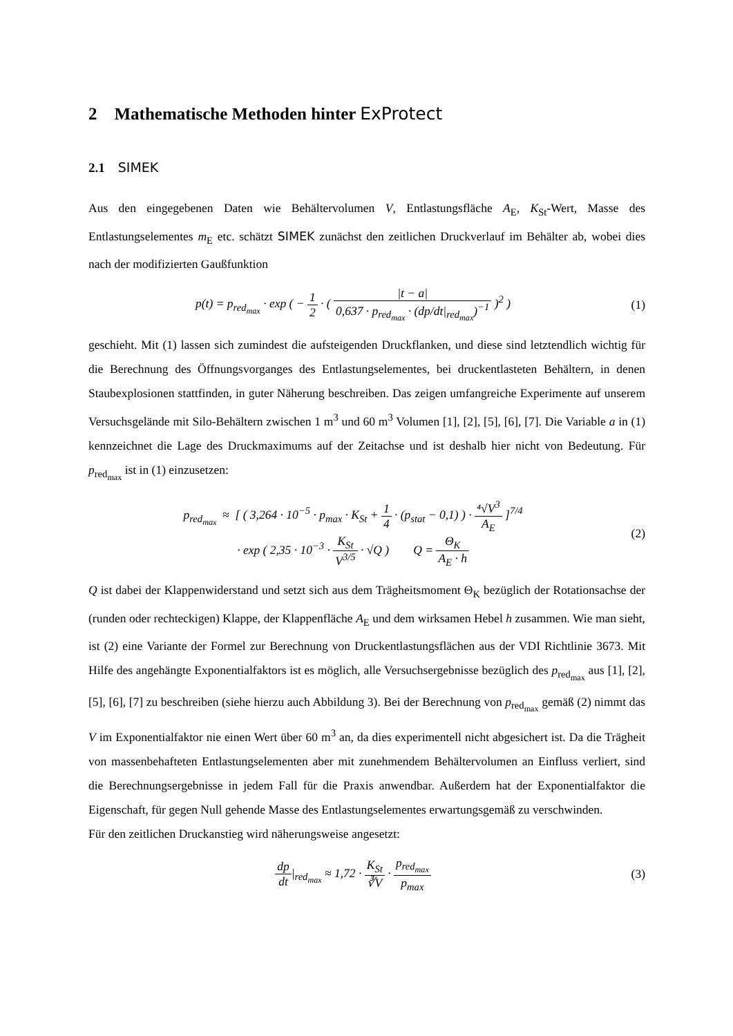2 Mathematische Methoden hinter ExProtect
2.1 SIMEK
Aus den eingegebenen Daten wie Behältervolumen V, Entlastungsfläche A<sub>E</sub>, K<sub>St</sub>-Wert, Masse des Entlastungselementes m<sub>E</sub> etc. schätzt SIMEK zunächst den zeitlichen Druckverlauf im Behälter ab, wobei dies nach der modifizierten Gaußfunktion
p(t) = p<sub>red<sub>max</sub></sub> · exp ( − 1 2 · ( |t − a| 0,637 · p<sub>red<sub>max</sub></sub> · (dp/dt|<sub>red<sub>max</sub></sub>)<sup>−1</sup> )<sup>2</sup> )
(1)
geschieht. Mit (1) lassen sich zumindest die aufsteigenden Druckflanken, und diese sind letztendlich wichtig für die Berechnung des Öffnungsvorganges des Entlastungselementes, bei druckentlasteten Behältern, in denen Staubexplosionen stattfinden, in guter Näherung beschreiben. Das zeigen umfangreiche Experimente auf unserem Versuchsgelände mit Silo-Behältern zwischen 1 m<sup>3</sup> und 60 m<sup>3</sup> Volumen [1], [2], [5], [6], [7]. Die Variable a in (1) kennzeichnet die Lage des Druckmaximums auf der Zeitachse und ist deshalb hier nicht von Bedeutung. Für p<sub>red<sub>max</sub></sub> ist in (1) einzusetzen:
p<sub>red<sub>max</sub></sub> ≈ [ ( 3,264 · 10<sup>−5</sup> · p<sub>max</sub> · K<sub>St</sub> + 1 4 · (p<sub>stat</sub> − 0,1) ) · ⁴√V<sup>3</sup> A<sub>E</sub> ]<sup>7/4</sup>
· exp ( 2,35 · 10<sup>−3</sup> · K<sub>St</sub> V<sup>3/5</sup> · √Q ) Q = Θ<sub>K</sub> A<sub>E</sub> · h
(2)
Q ist dabei der Klappenwiderstand und setzt sich aus dem Trägheitsmoment Θ<sub>K</sub> bezüglich der Rotationsachse der (runden oder rechteckigen) Klappe, der Klappenfläche A<sub>E</sub> und dem wirksamen Hebel h zusammen. Wie man sieht, ist (2) eine Variante der Formel zur Berechnung von Druckentlastungsflächen aus der VDI Richtlinie 3673. Mit Hilfe des angehängte Exponentialfaktors ist es möglich, alle Versuchsergebnisse bezüglich des p<sub>red<sub>max</sub></sub> aus [1], [2], [5], [6], [7] zu beschreiben (siehe hierzu auch Abbildung 3). Bei der Berechnung von p<sub>red<sub>max</sub></sub> gemäß (2) nimmt das V im Exponentialfaktor nie einen Wert über 60 m<sup>3</sup> an, da dies experimentell nicht abgesichert ist. Da die Trägheit von massenbehafteten Entlastungselementen aber mit zunehmendem Behältervolumen an Einfluss verliert, sind die Berechnungsergebnisse in jedem Fall für die Praxis anwendbar. Außerdem hat der Exponentialfaktor die Eigenschaft, für gegen Null gehende Masse des Entlastungselementes erwartungsgemäß zu verschwinden.
Für den zeitlichen Druckanstieg wird näherungsweise angesetzt:
dp dt|<sub>red<sub>max</sub></sub> ≈ 1,72 · K<sub>St</sub> ∛V · p<sub>red<sub>max</sub></sub> p<sub>max</sub>
(3)